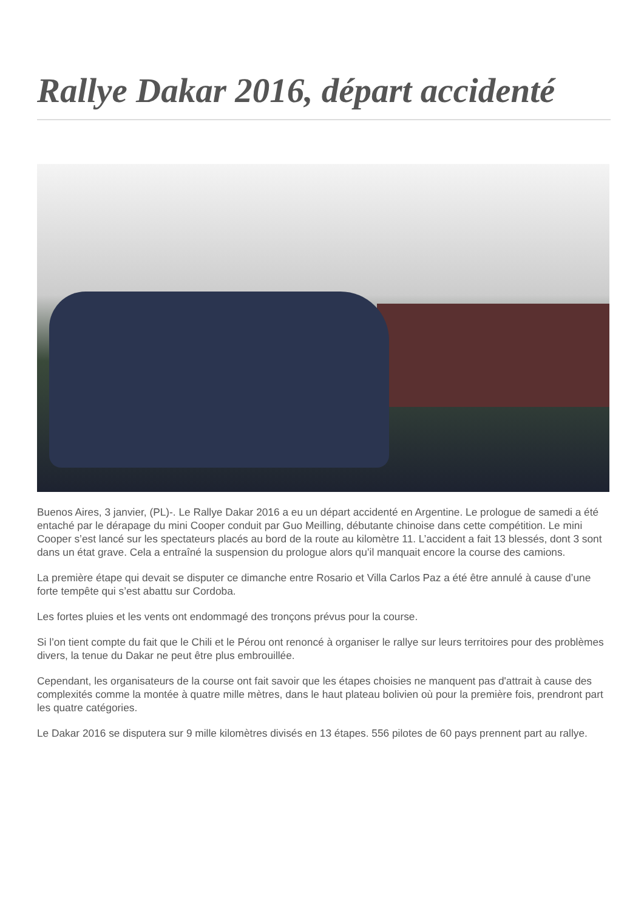Rallye Dakar 2016, départ accidenté
Buenos Aires, 3 janvier, (PL)-. Le Rallye Dakar 2016 a eu un départ accidenté en Argentine. Le prologue de samedi a été entaché par le dérapage du mini Cooper conduit par Guo Meilling, débutante chinoise dans cette compétition. Le mini Cooper s’est lancé sur les spectateurs placés au bord de la route au kilomètre 11. L’accident a fait 13 blessés, dont 3 sont dans un état grave. Cela a entraîné la suspension du prologue alors qu’il manquait encore la course des camions.
La première étape qui devait se disputer ce dimanche entre Rosario et Villa Carlos Paz a été être annulé à cause d’une forte tempête qui s’est abattu sur Cordoba.
Les fortes pluies et les vents ont endommagé des tronçons prévus pour la course.
Si l’on tient compte du fait que le Chili et le Pérou ont renoncé à organiser le rallye sur leurs territoires pour des problèmes divers, la tenue du Dakar ne peut être plus embrouillée.
Cependant, les organisateurs de la course ont fait savoir que les étapes choisies ne manquent pas d'attrait à cause des complexités comme la montée à quatre mille mètres, dans le haut plateau bolivien où pour la première fois, prendront part les quatre catégories.
Le Dakar 2016 se disputera sur 9 mille kilomètres divisés en 13 étapes. 556 pilotes de 60 pays prennent part au rallye.